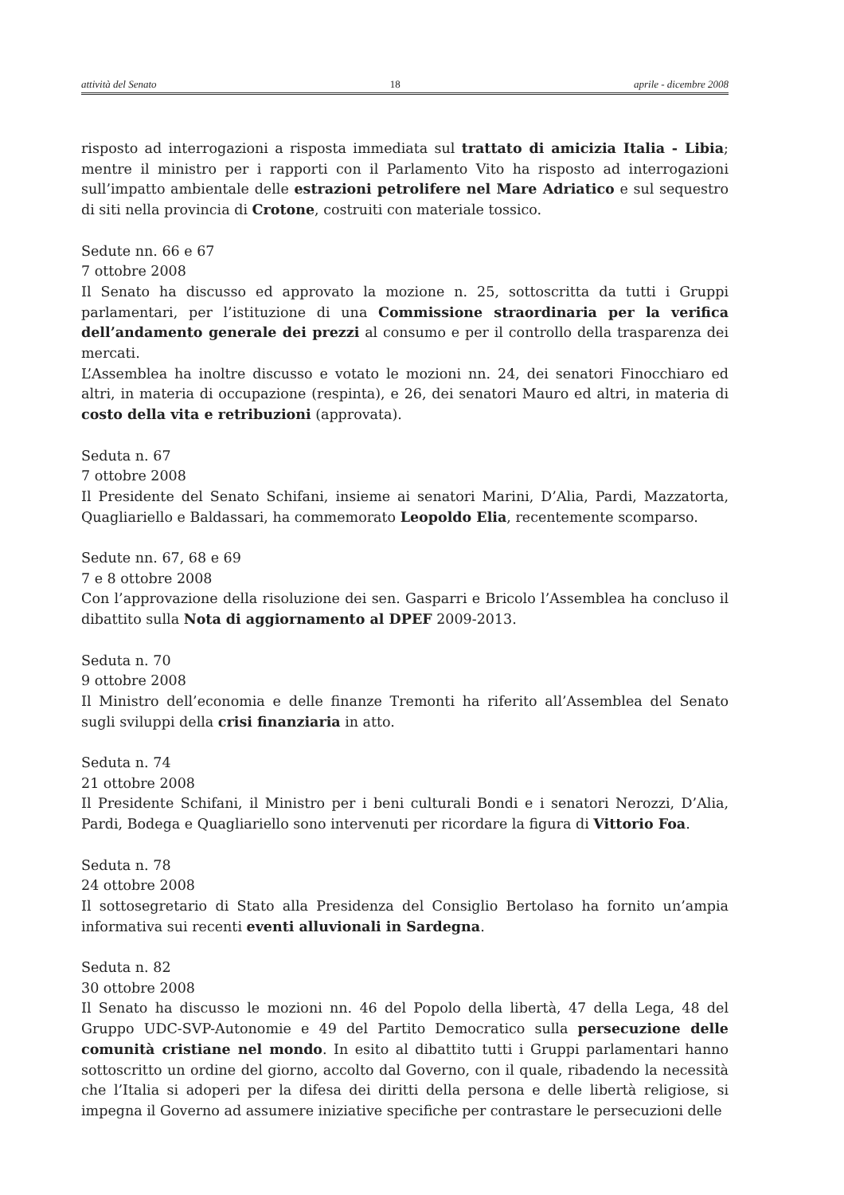attività del Senato 18 aprile - dicembre 2008
risposto ad interrogazioni a risposta immediata sul trattato di amicizia Italia - Libia; mentre il ministro per i rapporti con il Parlamento Vito ha risposto ad interrogazioni sull’impatto ambientale delle estrazioni petrolifere nel Mare Adriatico e sul sequestro di siti nella provincia di Crotone, costruiti con materiale tossico.
Sedute nn. 66 e 67
7 ottobre 2008
Il Senato ha discusso ed approvato la mozione n. 25, sottoscritta da tutti i Gruppi parlamentari, per l’istituzione di una Commissione straordinaria per la verifica dell’andamento generale dei prezzi al consumo e per il controllo della trasparenza dei mercati.
L’Assemblea ha inoltre discusso e votato le mozioni nn. 24, dei senatori Finocchiaro ed altri, in materia di occupazione (respinta), e 26, dei senatori Mauro ed altri, in materia di costo della vita e retribuzioni (approvata).
Seduta n. 67
7 ottobre 2008
Il Presidente del Senato Schifani, insieme ai senatori Marini, D’Alia, Pardi, Mazzatorta, Quagliariello e Baldassari, ha commemorato Leopoldo Elia, recentemente scomparso.
Sedute nn. 67, 68 e 69
7 e 8 ottobre 2008
Con l’approvazione della risoluzione dei sen. Gasparri e Bricolo l’Assemblea ha concluso il dibattito sulla Nota di aggiornamento al DPEF 2009-2013.
Seduta n. 70
9 ottobre 2008
Il Ministro dell’economia e delle finanze Tremonti ha riferito all’Assemblea del Senato sugli sviluppi della crisi finanziaria in atto.
Seduta n. 74
21 ottobre 2008
Il Presidente Schifani, il Ministro per i beni culturali Bondi e i senatori Nerozzi, D’Alia, Pardi, Bodega e Quagliariello sono intervenuti per ricordare la figura di Vittorio Foa.
Seduta n. 78
24 ottobre 2008
Il sottosegretario di Stato alla Presidenza del Consiglio Bertolaso ha fornito un’ampia informativa sui recenti eventi alluvionali in Sardegna.
Seduta n. 82
30 ottobre 2008
Il Senato ha discusso le mozioni nn. 46 del Popolo della libertà, 47 della Lega, 48 del Gruppo UDC-SVP-Autonomie e 49 del Partito Democratico sulla persecuzione delle comunità cristiane nel mondo. In esito al dibattito tutti i Gruppi parlamentari hanno sottoscritto un ordine del giorno, accolto dal Governo, con il quale, ribadendo la necessità che l’Italia si adoperi per la difesa dei diritti della persona e delle libertà religiose, si impegna il Governo ad assumere iniziative specifiche per contrastare le persecuzioni delle